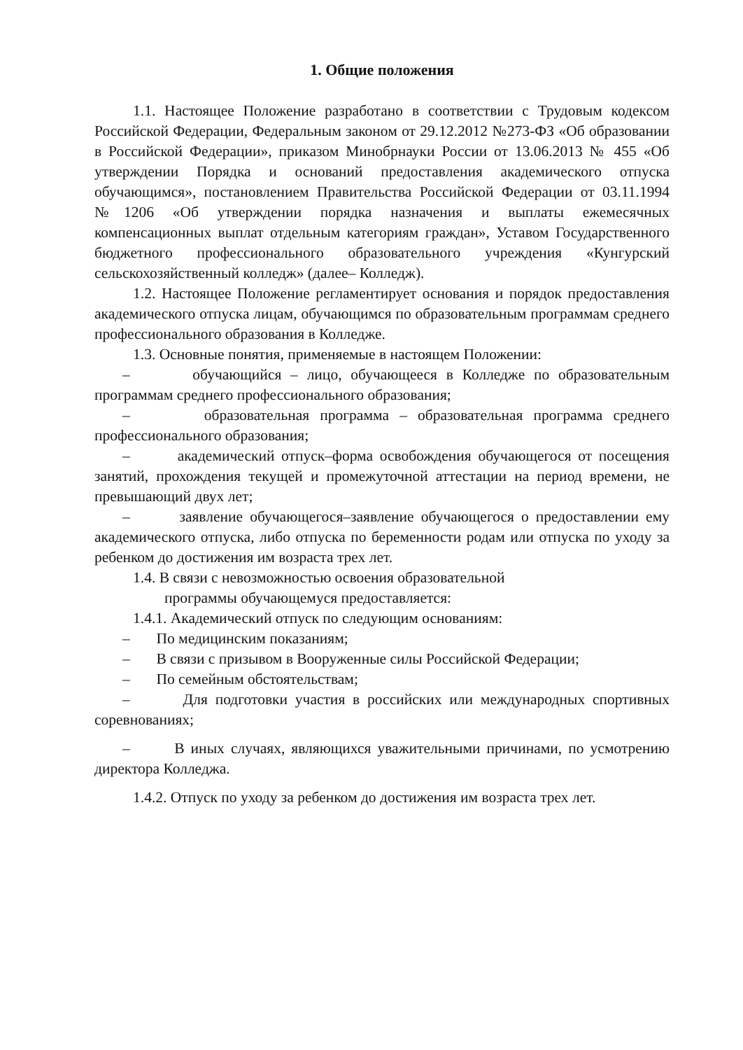1. Общие положения
1.1. Настоящее Положение разработано в соответствии с Трудовым кодексом Российской Федерации, Федеральным законом от 29.12.2012 №273-ФЗ «Об образовании в Российской Федерации», приказом Минобрнауки России от 13.06.2013 № 455 «Об утверждении Порядка и оснований предоставления академического отпуска обучающимся», постановлением Правительства Российской Федерации от 03.11.1994 №1206 «Об утверждении порядка назначения и выплаты ежемесячных компенсационных выплат отдельным категориям граждан», Уставом Государственного бюджетного профессионального образовательного учреждения «Кунгурский сельскохозяйственный колледж» (далее– Колледж).
1.2. Настоящее Положение регламентирует основания и порядок предоставления академического отпуска лицам, обучающимся по образовательным программам среднего профессионального образования в Колледже.
1.3. Основные понятия, применяемые в настоящем Положении:
– обучающийся – лицо, обучающееся в Колледже по образовательным программам среднего профессионального образования;
– образовательная программа – образовательная программа среднего профессионального образования;
– академический отпуск–форма освобождения обучающегося от посещения занятий, прохождения текущей и промежуточной аттестации на период времени, не превышающий двух лет;
– заявление обучающегося–заявление обучающегося о предоставлении ему академического отпуска, либо отпуска по беременности родам или отпуска по уходу за ребенком до достижения им возраста трех лет.
1.4. В связи с невозможностью освоения образовательной
программы обучающемуся предоставляется:
1.4.1. Академический отпуск по следующим основаниям:
– По медицинским показаниям;
– В связи с призывом в Вооруженные силы Российской Федерации;
– По семейным обстоятельствам;
– Для подготовки участия в российских или международных спортивных соревнованиях;
– В иных случаях, являющихся уважительными причинами, по усмотрению директора Колледжа.
1.4.2. Отпуск по уходу за ребенком до достижения им возраста трех лет.